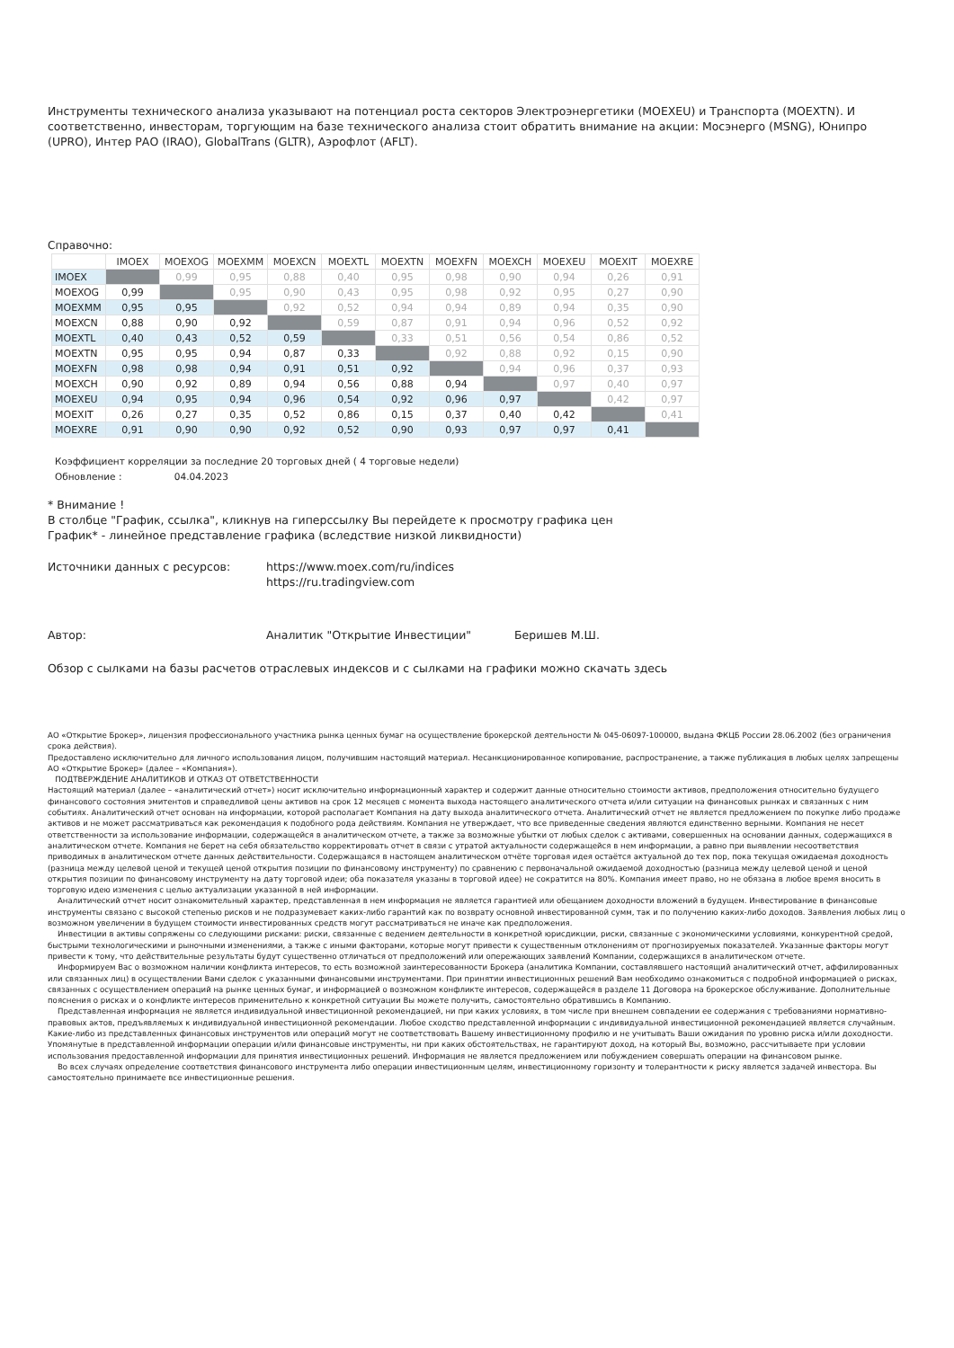Инструменты технического анализа указывают на потенциал роста секторов Электроэнергетики (MOEXEU) и Транспорта (MOEXTN). И соответственно, инвесторам, торгующим на базе технического анализа стоит обратить внимание на акции: Мосэнерго (MSNG), Юнипро (UPRO), Интер РАО (IRAO), GlobalTrans (GLTR), Аэрофлот (AFLT).
Справочно:
| | IMOEX | MOEXOG | MOEXMM | MOEXCN | MOEXTL | MOEXTN | MOEXFN | MOEXCH | MOEXEU | MOEXIT | MOEXRE |
| --- | --- | --- | --- | --- | --- | --- | --- | --- | --- | --- | --- |
| IMOEX | | 0,99 | 0,95 | 0,88 | 0,40 | 0,95 | 0,98 | 0,90 | 0,94 | 0,26 | 0,91 |
| MOEXOG | 0,99 | | 0,95 | 0,90 | 0,43 | 0,95 | 0,98 | 0,92 | 0,95 | 0,27 | 0,90 |
| MOEXMM | 0,95 | 0,95 | | 0,92 | 0,52 | 0,94 | 0,94 | 0,89 | 0,94 | 0,35 | 0,90 |
| MOEXCN | 0,88 | 0,90 | 0,92 | | 0,59 | 0,87 | 0,91 | 0,94 | 0,96 | 0,52 | 0,92 |
| MOEXTL | 0,40 | 0,43 | 0,52 | 0,59 | | 0,33 | 0,51 | 0,56 | 0,54 | 0,86 | 0,52 |
| MOEXTN | 0,95 | 0,95 | 0,94 | 0,87 | 0,33 | | 0,92 | 0,88 | 0,92 | 0,15 | 0,90 |
| MOEXFN | 0,98 | 0,98 | 0,94 | 0,91 | 0,51 | 0,92 | | 0,94 | 0,96 | 0,37 | 0,93 |
| MOEXCH | 0,90 | 0,92 | 0,89 | 0,94 | 0,56 | 0,88 | 0,94 | | 0,97 | 0,40 | 0,97 |
| MOEXEU | 0,94 | 0,95 | 0,94 | 0,96 | 0,54 | 0,92 | 0,96 | 0,97 | | 0,42 | 0,97 |
| MOEXIT | 0,26 | 0,27 | 0,35 | 0,52 | 0,86 | 0,15 | 0,37 | 0,40 | 0,42 | | 0,41 |
| MOEXRE | 0,91 | 0,90 | 0,90 | 0,92 | 0,52 | 0,90 | 0,93 | 0,97 | 0,97 | 0,41 | |
Коэффициент корреляции за последние 20 торговых дней ( 4 торговые недели)
Обновление : 04.04.2023
* Внимание !
В столбце "График, ссылка", кликнув на гиперссылку Вы перейдете к просмотру графика цен
График* - линейное представление графика (вследствие низкой ликвидности)
Источники данных с ресурсов: https://www.moex.com/ru/indices
https://ru.tradingview.com
Автор: Аналитик "Открытие Инвестиции" Беришев М.Ш.
Обзор с сылками на базы расчетов отраслевых индексов и с сылками на графики можно скачать здесь
АО «Открытие Брокер», лицензия профессионального участника рынка ценных бумаг на осуществление брокерской деятельности № 045-06097-100000, выдана ФКЦБ России 28.06.2002 (без ограничения срока действия).
Предоставлено исключительно для личного использования лицом, получившим настоящий материал. Несанкционированное копирование, распространение, а также публикация в любых целях запрещены АО «Открытие Брокер» (далее – «Компания»).
ПОДТВЕРЖДЕНИЕ АНАЛИТИКОВ И ОТКАЗ ОТ ОТВЕТСТВЕННОСТИ
Настоящий материал (далее – «аналитический отчет») носит исключительно информационный характер и содержит данные относительно стоимости активов, предположения относительно будущего финансового состояния эмитентов и справедливой цены активов на срок 12 месяцев с момента выхода настоящего аналитического отчета и/или ситуации на финансовых рынках и связанных с ним событиях. Аналитический отчет основан на информации, которой располагает Компания на дату выхода аналитического отчета. Аналитический отчет не является предложением по покупке либо продаже активов и не может рассматриваться как рекомендация к подобного рода действиям. Компания не утверждает, что все приведенные сведения являются единственно верными. Компания не несет ответственности за использование информации, содержащейся в аналитическом отчете, а также за возможные убытки от любых сделок с активами, совершенных на основании данных, содержащихся в аналитическом отчете. Компания не берет на себя обязательство корректировать отчет в связи с утратой актуальности содержащейся в нем информации, а равно при выявлении несоответствия приводимых в аналитическом отчете данных действительности. Содержащаяся в настоящем аналитическом отчёте торговая идея остаётся актуальной до тех пор, пока текущая ожидаемая доходность (разница между целевой ценой и текущей ценой открытия позиции по финансовому инструменту) по сравнению с первоначальной ожидаемой доходностью (разница между целевой ценой и ценой открытия позиции по финансовому инструменту на дату торговой идеи; оба показателя указаны в торговой идее) не сократится на 80%. Компания имеет право, но не обязана в любое время вносить в торговую идею изменения с целью актуализации указанной в ней информации.
Аналитический отчет носит ознакомительный характер, представленная в нем информация не является гарантией или обещанием доходности вложений в будущем. Инвестирование в финансовые инструменты связано с высокой степенью рисков и не подразумевает каких-либо гарантий как по возврату основной инвестированной сумм, так и по получению каких-либо доходов. Заявления любых лиц о возможном увеличении в будущем стоимости инвестированных средств могут рассматриваться не иначе как предположения.
Инвестиции в активы сопряжены со следующими рисками: риски, связанные с ведением деятельности в конкретной юрисдикции, риски, связанные с экономическими условиями, конкурентной средой, быстрыми технологическими и рыночными изменениями, а также с иными факторами, которые могут привести к существенным отклонениям от прогнозируемых показателей. Указанные факторы могут привести к тому, что действительные результаты будут существенно отличаться от предположений или опережающих заявлений Компании, содержащихся в аналитическом отчете.
Информируем Вас о возможном наличии конфликта интересов, то есть возможной заинтересованности Брокера (аналитика Компании, составлявшего настоящий аналитический отчет, аффилированных или связанных лиц) в осуществлении Вами сделок с указанными финансовыми инструментами. При принятии инвестиционных решений Вам необходимо ознакомиться с подробной информацией о рисках, связанных с осуществлением операций на рынке ценных бумаг, и информацией о возможном конфликте интересов, содержащейся в разделе 11 Договора на брокерское обслуживание. Дополнительные пояснения о рисках и о конфликте интересов применительно к конкретной ситуации Вы можете получить, самостоятельно обратившись в Компанию.
Представленная информация не является индивидуальной инвестиционной рекомендацией, ни при каких условиях, в том числе при внешнем совпадении ее содержания с требованиями нормативно-правовых актов, предъявляемых к индивидуальной инвестиционной рекомендации. Любое сходство представленной информации с индивидуальной инвестиционной рекомендацией является случайным. Какие-либо из представленных финансовых инструментов или операций могут не соответствовать Вашему инвестиционному профилю и не учитывать Ваши ожидания по уровню риска и/или доходности. Упомянутые в представленной информации операции и/или финансовые инструменты, ни при каких обстоятельствах, не гарантируют доход, на который Вы, возможно, рассчитываете при условии использования предоставленной информации для принятия инвестиционных решений. Информация не является предложением или побуждением совершать операции на финансовом рынке.
Во всех случаях определение соответствия финансового инструмента либо операции инвестиционным целям, инвестиционному горизонту и толерантности к риску является задачей инвестора. Вы самостоятельно принимаете все инвестиционные решения.